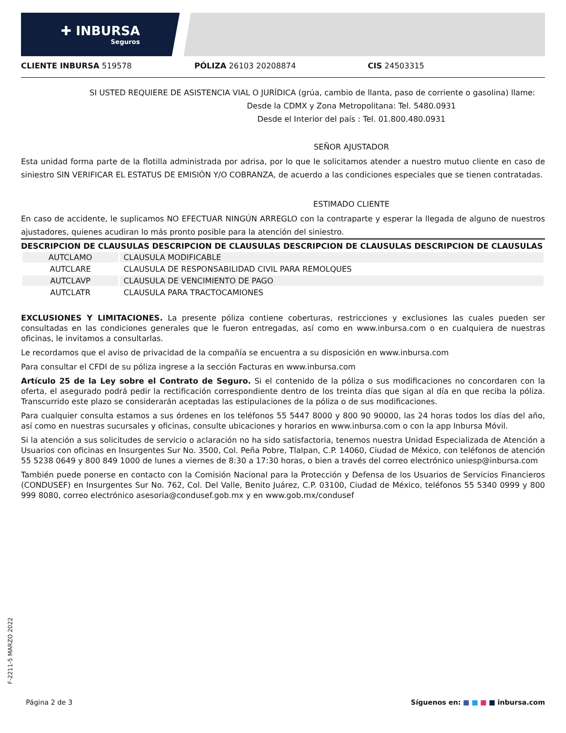✚ INBURSA
Seguros
CLIENTE INBURSA 519578 PÓLIZA 26103 20208874 CIS 24503315
SI USTED REQUIERE DE ASISTENCIA VIAL O JURÍDICA (grúa, cambio de llanta, paso de corriente o gasolina) llame:
Desde la CDMX y Zona Metropolitana: Tel. 5480.0931
Desde el Interior del país : Tel. 01.800.480.0931
SEÑOR AJUSTADOR
Esta unidad forma parte de la flotilla administrada por adrisa, por lo que le solicitamos atender a nuestro mutuo cliente en caso de siniestro SIN VERIFICAR EL ESTATUS DE EMISIÓN Y/O COBRANZA, de acuerdo a las condiciones especiales que se tienen contratadas.
ESTIMADO CLIENTE
En caso de accidente, le suplicamos NO EFECTUAR NINGÚN ARREGLO con la contraparte y esperar la llegada de alguno de nuestros ajustadores, quienes acudiran lo más pronto posible para la atención del siniestro.
DESCRIPCION DE CLAUSULAS DESCRIPCION DE CLAUSULAS DESCRIPCION DE CLAUSULAS DESCRIPCION DE CLAUSULAS
| AUTCLAMO | CLAUSULA MODIFICABLE |
| AUTCLARE | CLAUSULA DE RESPONSABILIDAD CIVIL PARA REMOLQUES |
| AUTCLAVP | CLAUSULA DE VENCIMIENTO DE PAGO |
| AUTCLATR | CLAUSULA PARA TRACTOCAMIONES |
EXCLUSIONES Y LIMITACIONES. La presente póliza contiene coberturas, restricciones y exclusiones las cuales pueden ser consultadas en las condiciones generales que le fueron entregadas, así como en www.inbursa.com o en cualquiera de nuestras oficinas, le invitamos a consultarlas.
Le recordamos que el aviso de privacidad de la compañía se encuentra a su disposición en www.inbursa.com
Para consultar el CFDI de su póliza ingrese a la sección Facturas en www.inbursa.com
Artículo 25 de la Ley sobre el Contrato de Seguro. Si el contenido de la póliza o sus modificaciones no concordaren con la oferta, el asegurado podrá pedir la rectificación correspondiente dentro de los treinta días que sigan al día en que reciba la póliza. Transcurrido este plazo se considerarán aceptadas las estipulaciones de la póliza o de sus modificaciones.
Para cualquier consulta estamos a sus órdenes en los teléfonos 55 5447 8000 y 800 90 90000, las 24 horas todos los días del año, así como en nuestras sucursales y oficinas, consulte ubicaciones y horarios en www.inbursa.com o con la app Inbursa Móvil.
Si la atención a sus solicitudes de servicio o aclaración no ha sido satisfactoria, tenemos nuestra Unidad Especializada de Atención a Usuarios con oficinas en Insurgentes Sur No. 3500, Col. Peña Pobre, Tlalpan, C.P. 14060, Ciudad de México, con teléfonos de atención 55 5238 0649 y 800 849 1000 de lunes a viernes de 8:30 a 17:30 horas, o bien a través del correo electrónico uniesp@inbursa.com
También puede ponerse en contacto con la Comisión Nacional para la Protección y Defensa de los Usuarios de Servicios Financieros (CONDUSEF) en Insurgentes Sur No. 762, Col. Del Valle, Benito Juárez, C.P. 03100, Ciudad de México, teléfonos 55 5340 0999 y 800 999 8080, correo electrónico asesoria@condusef.gob.mx y en www.gob.mx/condusef
F-2211-5 MARZO 2022
Página 2 de 3 Síguenos en: ■ ■ ■ ■ inbursa.com